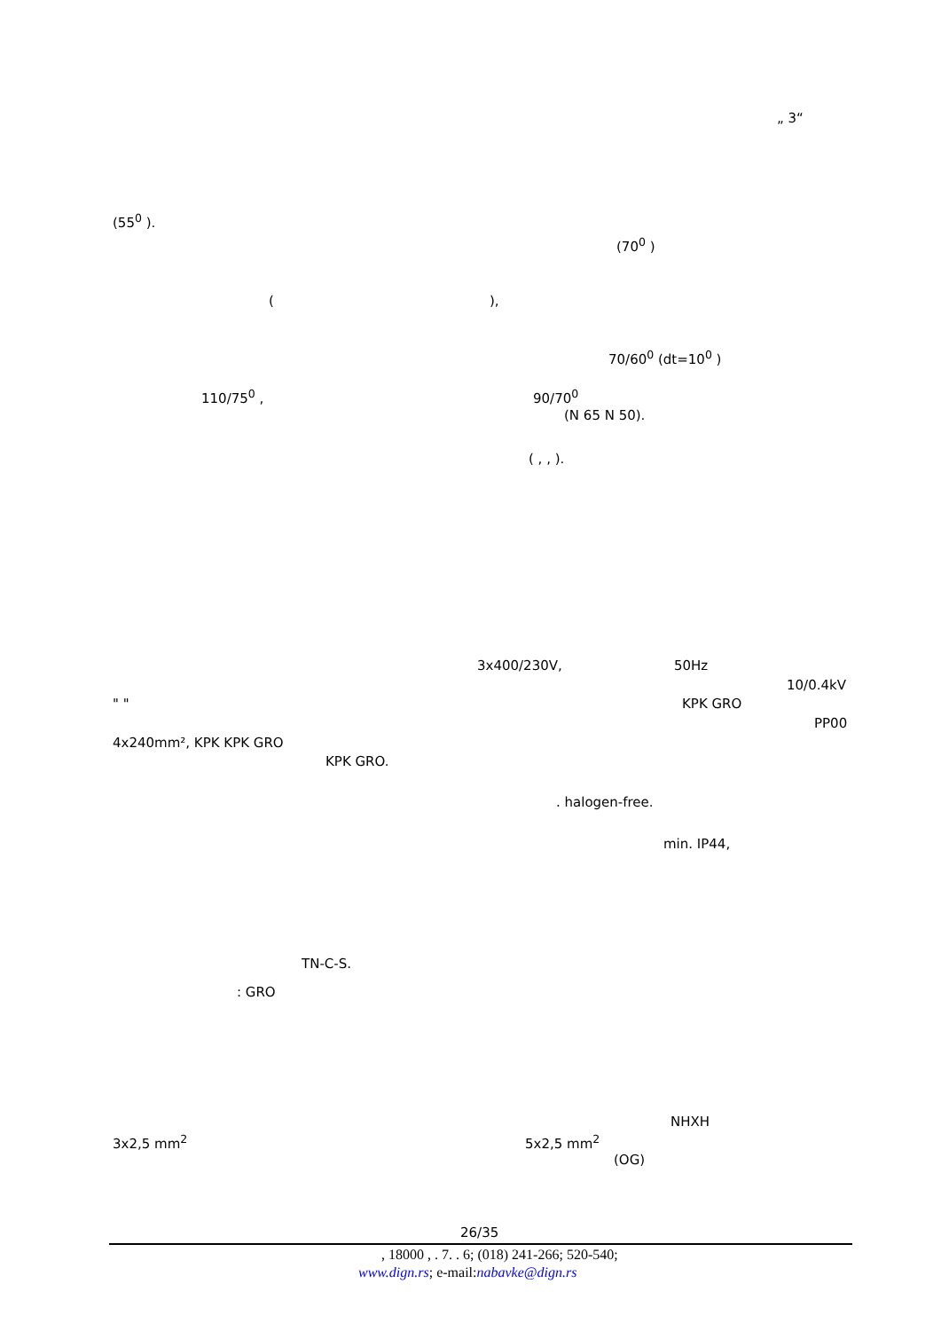„ 3“
(55<sup>0</sup> ).
(70<sup>0</sup> )
(
),
70/60<sup>0</sup> (dt=10<sup>0</sup> )
110/75<sup>0</sup> ,
90/70<sup>0</sup>
(N 65 N 50).
( , , ).
3x400/230V,
50Hz
10/0.4kV
" "
KPK GRO
PP00
4x240mm², KPK KPK GRO
KPK GRO.
. halogen-free.
min. IP44,
TN-C-S.
: GRO
NHXH
3x2,5 mm<sup>2</sup>
5x2,5 mm<sup>2</sup>
(OG)
26/35
, 18000 , . 7. . 6; (018) 241-266; 520-540;
www.dign.rs; e-mail:nabavke@dign.rs